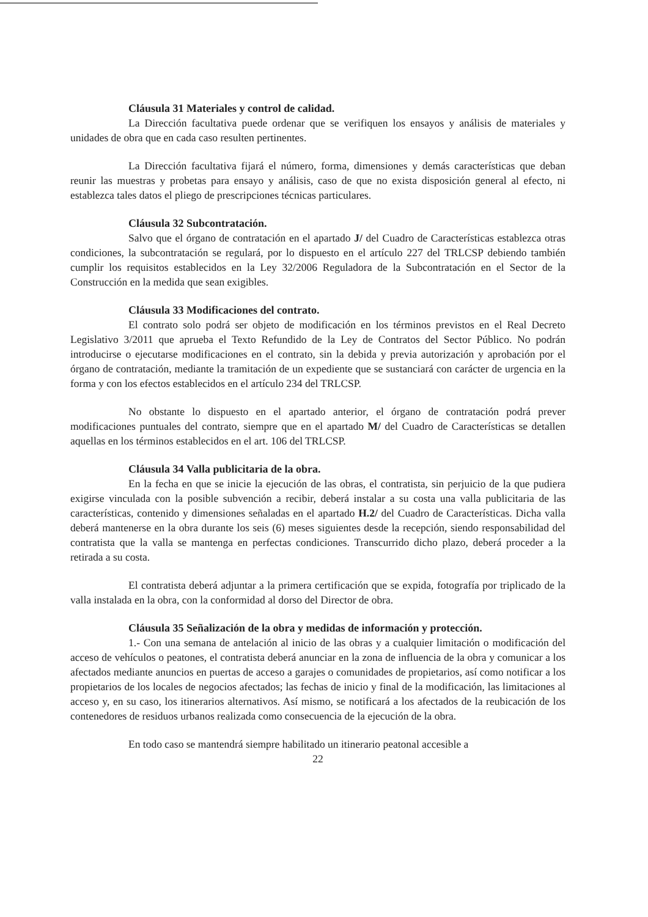Cláusula 31 Materiales y control de calidad.
La Dirección facultativa puede ordenar que se verifiquen los ensayos y análisis de materiales y unidades de obra que en cada caso resulten pertinentes.
La Dirección facultativa fijará el número, forma, dimensiones y demás características que deban reunir las muestras y probetas para ensayo y análisis, caso de que no exista disposición general al efecto, ni establezca tales datos el pliego de prescripciones técnicas particulares.
Cláusula 32 Subcontratación.
Salvo que el órgano de contratación en el apartado J/ del Cuadro de Características establezca otras condiciones, la subcontratación se regulará, por lo dispuesto en el artículo 227 del TRLCSP debiendo también cumplir los requisitos establecidos en la Ley 32/2006 Reguladora de la Subcontratación en el Sector de la Construcción en la medida que sean exigibles.
Cláusula 33 Modificaciones del contrato.
El contrato solo podrá ser objeto de modificación en los términos previstos en el Real Decreto Legislativo 3/2011 que aprueba el Texto Refundido de la Ley de Contratos del Sector Público. No podrán introducirse o ejecutarse modificaciones en el contrato, sin la debida y previa autorización y aprobación por el órgano de contratación, mediante la tramitación de un expediente que se sustanciará con carácter de urgencia en la forma y con los efectos establecidos en el artículo 234 del TRLCSP.
No obstante lo dispuesto en el apartado anterior, el órgano de contratación podrá prever modificaciones puntuales del contrato, siempre que en el apartado M/ del Cuadro de Características se detallen aquellas en los términos establecidos en el art. 106 del TRLCSP.
Cláusula 34 Valla publicitaria de la obra.
En la fecha en que se inicie la ejecución de las obras, el contratista, sin perjuicio de la que pudiera exigirse vinculada con la posible subvención a recibir, deberá instalar a su costa una valla publicitaria de las características, contenido y dimensiones señaladas en el apartado H.2/ del Cuadro de Características. Dicha valla deberá mantenerse en la obra durante los seis (6) meses siguientes desde la recepción, siendo responsabilidad del contratista que la valla se mantenga en perfectas condiciones. Transcurrido dicho plazo, deberá proceder a la retirada a su costa.
El contratista deberá adjuntar a la primera certificación que se expida, fotografía por triplicado de la valla instalada en la obra, con la conformidad al dorso del Director de obra.
Cláusula 35 Señalización de la obra y medidas de información y protección.
1.- Con una semana de antelación al inicio de las obras y a cualquier limitación o modificación del acceso de vehículos o peatones, el contratista deberá anunciar en la zona de influencia de la obra y comunicar a los afectados mediante anuncios en puertas de acceso a garajes o comunidades de propietarios, así como notificar a los propietarios de los locales de negocios afectados; las fechas de inicio y final de la modificación, las limitaciones al acceso y, en su caso, los itinerarios alternativos. Así mismo, se notificará a los afectados de la reubicación de los contenedores de residuos urbanos realizada como consecuencia de la ejecución de la obra.
En todo caso se mantendrá siempre habilitado un itinerario peatonal accesible a
22